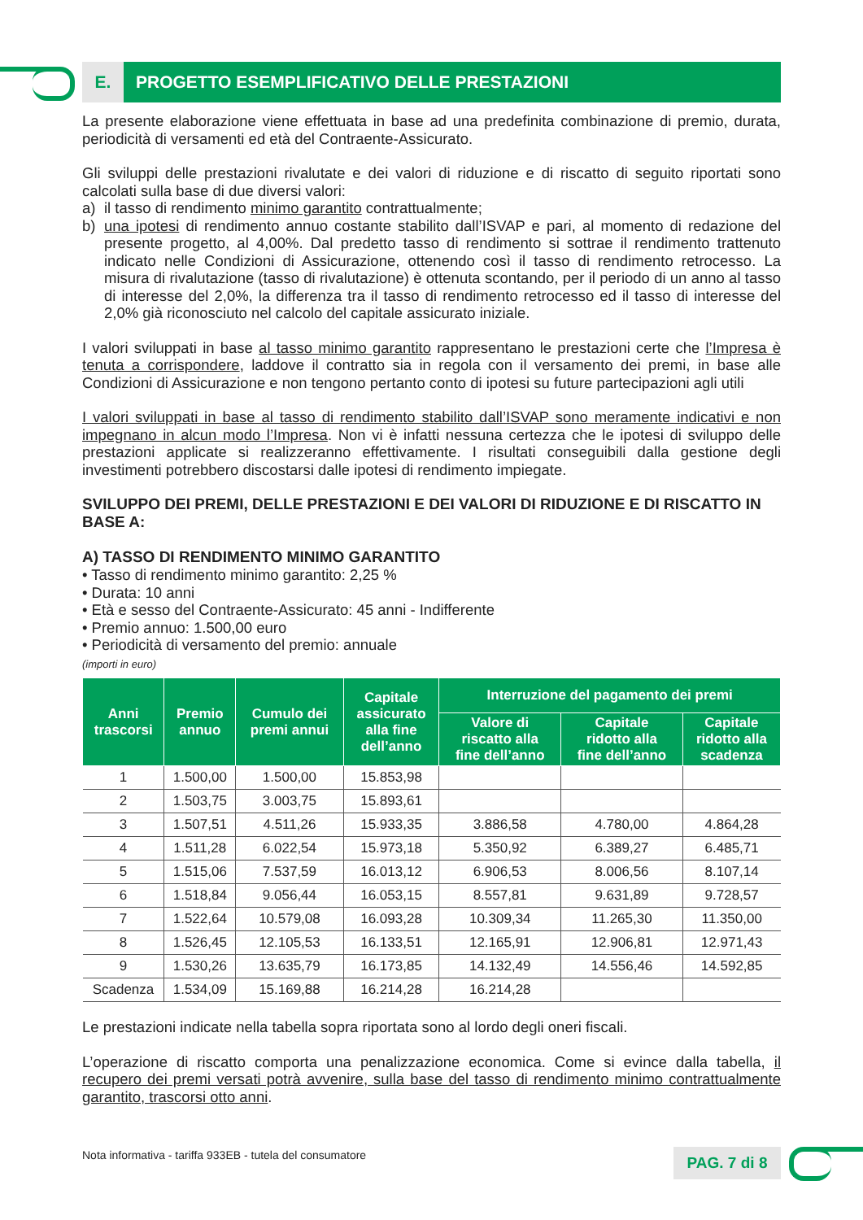E. PROGETTO ESEMPLIFICATIVO DELLE PRESTAZIONI
La presente elaborazione viene effettuata in base ad una predefinita combinazione di premio, durata, periodicità di versamenti ed età del Contraente-Assicurato.
Gli sviluppi delle prestazioni rivalutate e dei valori di riduzione e di riscatto di seguito riportati sono calcolati sulla base di due diversi valori:
a) il tasso di rendimento minimo garantito contrattualmente;
b) una ipotesi di rendimento annuo costante stabilito dall’ISVAP e pari, al momento di redazione del presente progetto, al 4,00%. Dal predetto tasso di rendimento si sottrae il rendimento trattenuto indicato nelle Condizioni di Assicurazione, ottenendo così il tasso di rendimento retrocesso. La misura di rivalutazione (tasso di rivalutazione) è ottenuta scontando, per il periodo di un anno al tasso di interesse del 2,0%, la differenza tra il tasso di rendimento retrocesso ed il tasso di interesse del 2,0% già riconosciuto nel calcolo del capitale assicurato iniziale.
I valori sviluppati in base al tasso minimo garantito rappresentano le prestazioni certe che l’Impresa è tenuta a corrispondere, laddove il contratto sia in regola con il versamento dei premi, in base alle Condizioni di Assicurazione e non tengono pertanto conto di ipotesi su future partecipazioni agli utili
I valori sviluppati in base al tasso di rendimento stabilito dall’ISVAP sono meramente indicativi e non impegnano in alcun modo l’Impresa. Non vi è infatti nessuna certezza che le ipotesi di sviluppo delle prestazioni applicate si realizzeranno effettivamente. I risultati conseguibili dalla gestione degli investimenti potrebbero discostarsi dalle ipotesi di rendimento impiegate.
SVILUPPO DEI PREMI, DELLE PRESTAZIONI E DEI VALORI DI RIDUZIONE E DI RISCATTO IN BASE A:
A) TASSO DI RENDIMENTO MINIMO GARANTITO
• Tasso di rendimento minimo garantito: 2,25 %
• Durata: 10 anni
• Età e sesso del Contraente-Assicurato: 45 anni - Indifferente
• Premio annuo: 1.500,00 euro
• Periodicità di versamento del premio: annuale
(importi in euro)
| Anni trascorsi | Premio annuo | Cumulo dei premi annui | Capitale assicurato alla fine dell’anno | Interruzione del pagamento dei premi | | |
| --- | --- | --- | --- | --- | --- | --- |
| | | | | Valore di riscatto alla fine dell’anno | Capitale ridotto alla fine dell’anno | Capitale ridotto alla scadenza |
| 1 | 1.500,00 | 1.500,00 | 15.853,98 | | | |
| 2 | 1.503,75 | 3.003,75 | 15.893,61 | | | |
| 3 | 1.507,51 | 4.511,26 | 15.933,35 | 3.886,58 | 4.780,00 | 4.864,28 |
| 4 | 1.511,28 | 6.022,54 | 15.973,18 | 5.350,92 | 6.389,27 | 6.485,71 |
| 5 | 1.515,06 | 7.537,59 | 16.013,12 | 6.906,53 | 8.006,56 | 8.107,14 |
| 6 | 1.518,84 | 9.056,44 | 16.053,15 | 8.557,81 | 9.631,89 | 9.728,57 |
| 7 | 1.522,64 | 10.579,08 | 16.093,28 | 10.309,34 | 11.265,30 | 11.350,00 |
| 8 | 1.526,45 | 12.105,53 | 16.133,51 | 12.165,91 | 12.906,81 | 12.971,43 |
| 9 | 1.530,26 | 13.635,79 | 16.173,85 | 14.132,49 | 14.556,46 | 14.592,85 |
| Scadenza | 1.534,09 | 15.169,88 | 16.214,28 | 16.214,28 | | |
Le prestazioni indicate nella tabella sopra riportata sono al lordo degli oneri fiscali.
L’operazione di riscatto comporta una penalizzazione economica. Come si evince dalla tabella, il recupero dei premi versati potrà avvenire, sulla base del tasso di rendimento minimo contrattualmente garantito, trascorsi otto anni.
Nota informativa - tariffa 933EB - tutela del consumatore
PAG. 7 di 8